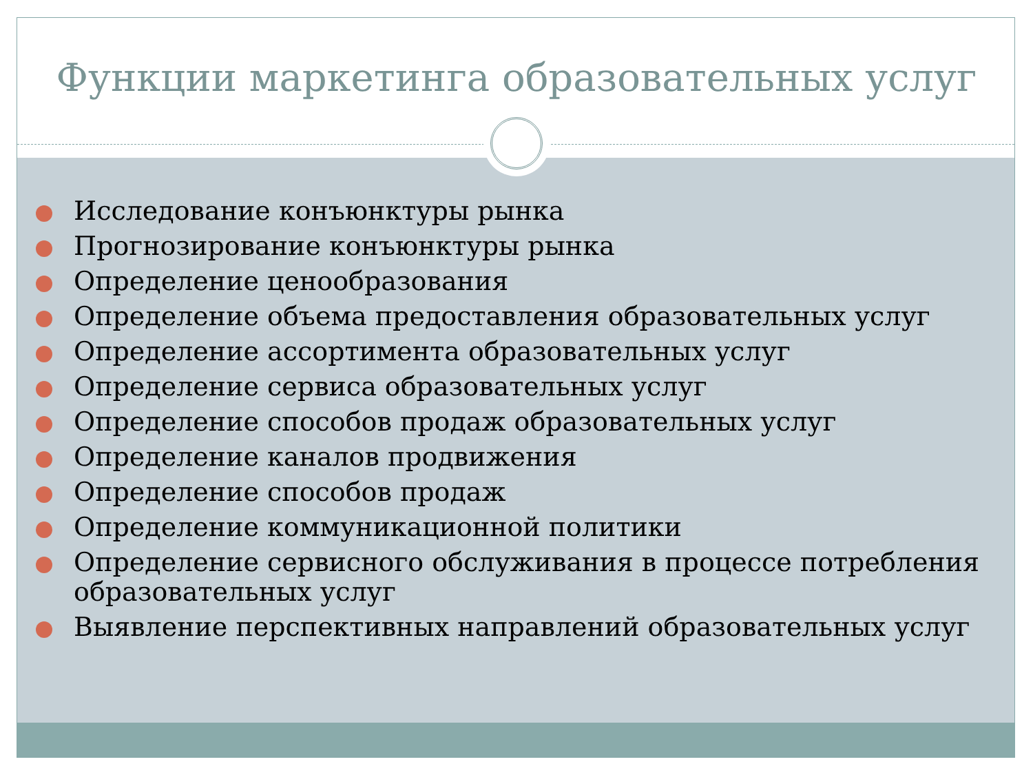Функции маркетинга образовательных услуг
Исследование конъюнктуры рынка
Прогнозирование конъюнктуры рынка
Определение ценообразования
Определение объема предоставления образовательных услуг
Определение ассортимента образовательных услуг
Определение сервиса образовательных услуг
Определение способов продаж образовательных услуг
Определение каналов продвижения
Определение способов продаж
Определение коммуникационной политики
Определение сервисного обслуживания в процессе потребления образовательных услуг
Выявление перспективных направлений образовательных услуг